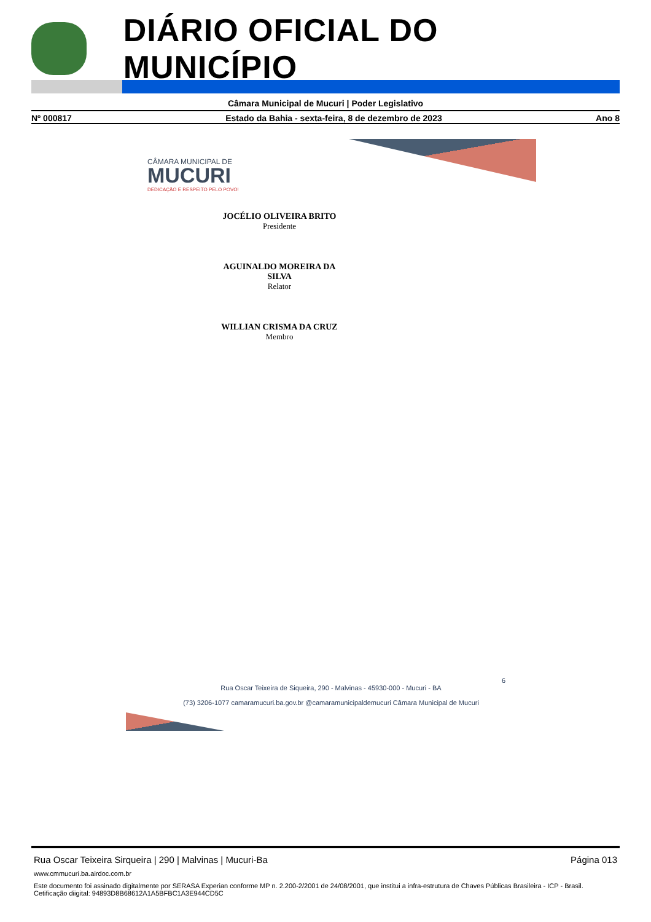DIÁRIO OFICIAL DO MUNICÍPIO
Câmara Municipal de Mucuri | Poder Legislativo
Nº 000817 Estado da Bahia - sexta-feira, 8 de dezembro de 2023 Ano 8
CÂMARA MUNICIPAL DE
MUCURI
DEDICAÇÃO E RESPEITO PELO POVO!
JOCÉLIO OLIVEIRA BRITO
Presidente
AGUINALDO MOREIRA DA SILVA
Relator
WILLIAN CRISMA DA CRUZ
Membro
6
Rua Oscar Teixeira de Siqueira, 290 - Malvinas - 45930-000 - Mucuri - BA
(73) 3206-1077 camaramucuri.ba.gov.br @camaramunicipaldemucuri Câmara Municipal de Mucuri
Rua Oscar Teixeira Sirqueira | 290 | Malvinas | Mucuri-Ba Página 013
www.cmmucuri.ba.airdoc.com.br
Este documento foi assinado digitalmente por SERASA Experian conforme MP n. 2.200-2/2001 de 24/08/2001, que institui a infra-estrutura de Chaves Públicas Brasileira - ICP - Brasil. Cetificação diigital: 94893D8B68612A1A5BFBC1A3E944CD5C